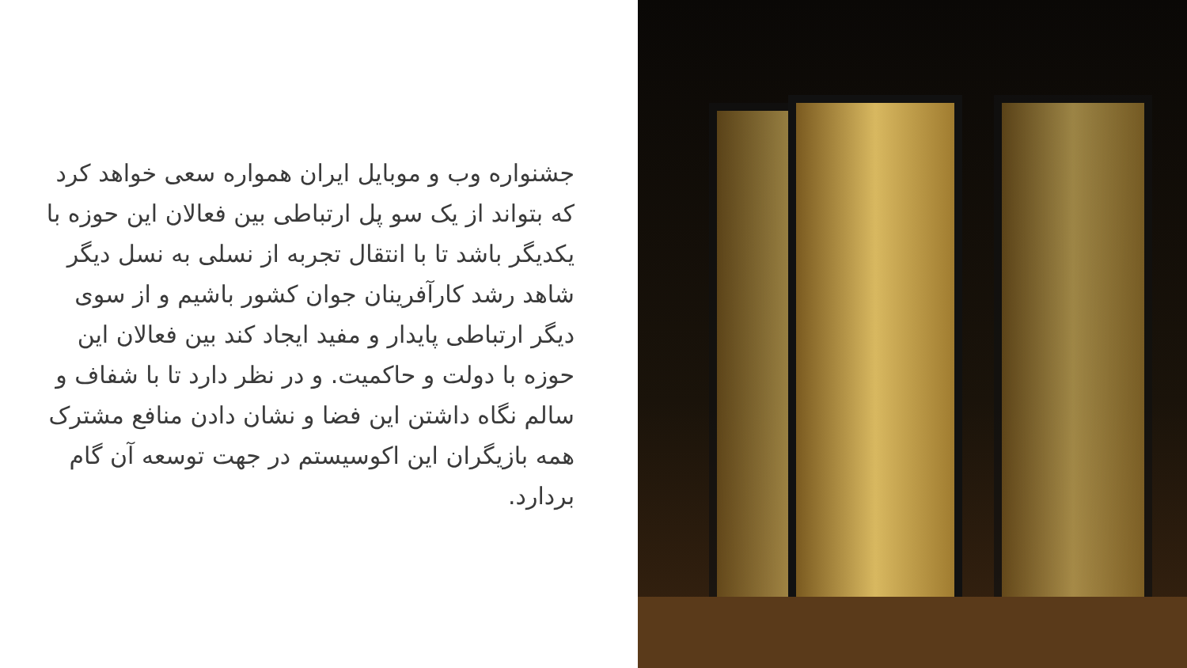جشنواره وب و موبایل ایران همواره سعی خواهد کرد که بتواند از یک سو پل ارتباطی بین فعالان این حوزه با یکدیگر باشد تا با انتقال تجربه از نسلی به نسل دیگر شاهد رشد کارآفرینان جوان کشور باشیم و از سوی دیگر ارتباطی پایدار و مفید ایجاد کند بین فعالان این حوزه با دولت و حاکمیت. و در نظر دارد تا با شفاف و سالم نگاه داشتن این فضا و نشان دادن منافع مشترک همه بازیگران این اکوسیستم در جهت توسعه آن گام بردارد.